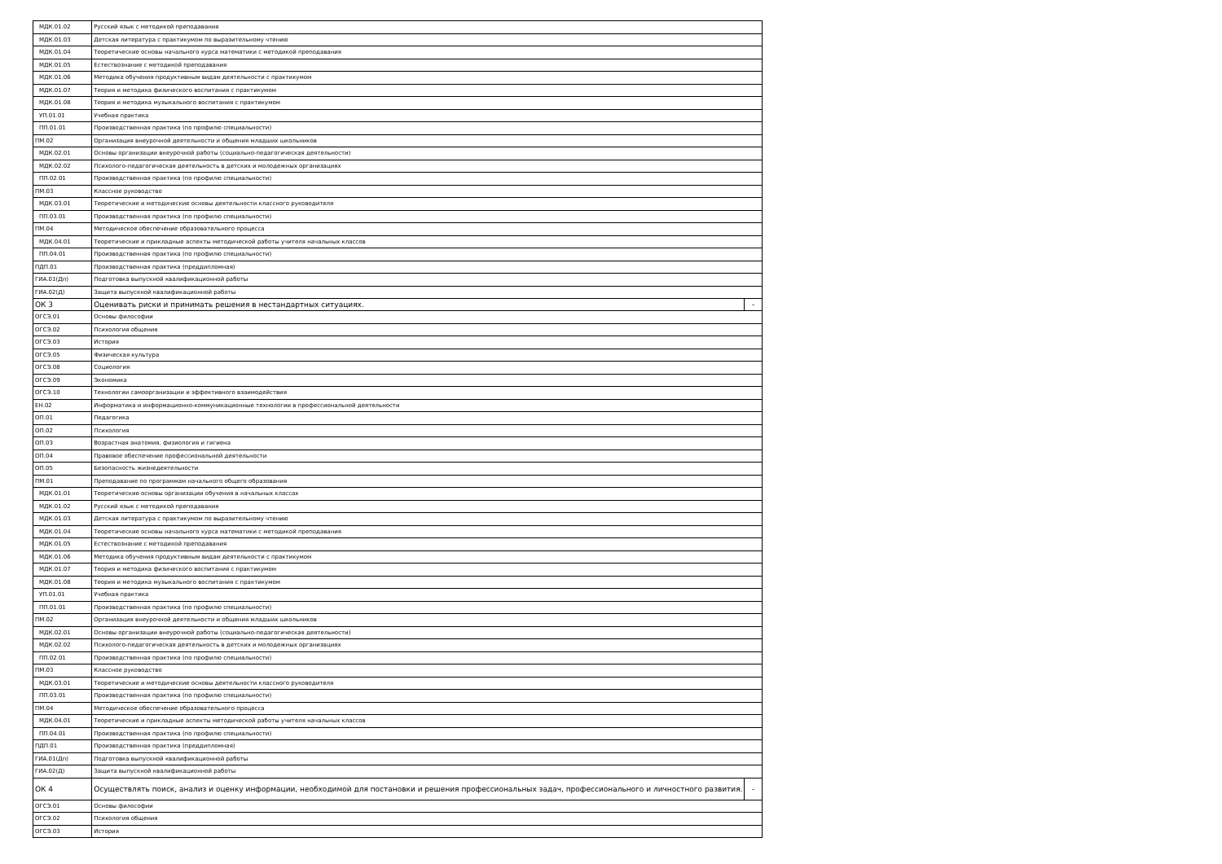| МДК.01.02 | Русский язык с методикой преподавания | |
| МДК.01.03 | Детская литература с практикумом по выразительному чтению | |
| МДК.01.04 | Теоретические основы начального курса математики с методикой преподавания | |
| МДК.01.05 | Естествознание с методикой преподавания | |
| МДК.01.06 | Методика обучения продуктивным видам деятельности с практикумом | |
| МДК.01.07 | Теория и методика физического воспитания с практикумом | |
| МДК.01.08 | Теория и методика музыкального воспитания с практикумом | |
| УП.01.01 | Учебная практика | |
| ПП.01.01 | Производственная практика (по профилю специальности) | |
| ПМ.02 | Организация внеурочной деятельности и общения младших школьников | |
| МДК.02.01 | Основы организации внеурочной работы (социально-педагогическая деятельности) | |
| МДК.02.02 | Психолого-педагогическая деятельность в детских и молодежных организациях | |
| ПП.02.01 | Производственная практика (по профилю специальности) | |
| ПМ.03 | Классное руководство | |
| МДК.03.01 | Теоретические и методические основы деятельности классного руководителя | |
| ПП.03.01 | Производственная практика (по профилю специальности) | |
| ПМ.04 | Методическое обеспечение образовательного процесса | |
| МДК.04.01 | Теоретические и прикладные аспекты методической работы учителя начальных классов | |
| ПП.04.01 | Производственная практика (по профилю специальности) | |
| ПДП.01 | Производственная практика (преддипломная) | |
| ГИА.01(Дп) | Подготовка выпускной квалификационной работы | |
| ГИА.02(Д) | Защита выпускной квалификационной работы | |
| ОК 3 | Оценивать риски и принимать решения в нестандартных ситуациях. | - |
| ОГСЭ.01 | Основы философии | |
| ОГСЭ.02 | Психология общения | |
| ОГСЭ.03 | История | |
| ОГСЭ.05 | Физическая культура | |
| ОГСЭ.08 | Социология | |
| ОГСЭ.09 | Экономика | |
| ОГСЭ.10 | Технологии самоорганизации и эффективного взаимодействия | |
| ЕН.02 | Информатика и информационно-коммуникационные технологии в профессиональной деятельности | |
| ОП.01 | Педагогика | |
| ОП.02 | Психология | |
| ОП.03 | Возрастная анатомия, физиология и гигиена | |
| ОП.04 | Правовое обеспечение профессиональной деятельности | |
| ОП.05 | Безопасность жизнедеятельности | |
| ПМ.01 | Преподавание по программам начального общего образования | |
| МДК.01.01 | Теоретические основы организации обучения в начальных классах | |
| МДК.01.02 | Русский язык с методикой преподавания | |
| МДК.01.03 | Детская литература с практикумом по выразительному чтению | |
| МДК.01.04 | Теоретические основы начального курса математики с методикой преподавания | |
| МДК.01.05 | Естествознание с методикой преподавания | |
| МДК.01.06 | Методика обучения продуктивным видам деятельности с практикумом | |
| МДК.01.07 | Теория и методика физического воспитания с практикумом | |
| МДК.01.08 | Теория и методика музыкального воспитания с практикумом | |
| УП.01.01 | Учебная практика | |
| ПП.01.01 | Производственная практика (по профилю специальности) | |
| ПМ.02 | Организация внеурочной деятельности и общения младших школьников | |
| МДК.02.01 | Основы организации внеурочной работы (социально-педагогическая деятельности) | |
| МДК.02.02 | Психолого-педагогическая деятельность в детских и молодежных организациях | |
| ПП.02.01 | Производственная практика (по профилю специальности) | |
| ПМ.03 | Классное руководство | |
| МДК.03.01 | Теоретические и методические основы деятельности классного руководителя | |
| ПП.03.01 | Производственная практика (по профилю специальности) | |
| ПМ.04 | Методическое обеспечение образовательного процесса | |
| МДК.04.01 | Теоретические и прикладные аспекты методической работы учителя начальных классов | |
| ПП.04.01 | Производственная практика (по профилю специальности) | |
| ПДП.01 | Производственная практика (преддипломная) | |
| ГИА.01(Дп) | Подготовка выпускной квалификационной работы | |
| ГИА.02(Д) | Защита выпускной квалификационной работы | |
| ОК 4 | Осуществлять поиск, анализ и оценку информации, необходимой для постановки и решения профессиональных задач, профессионального и личностного развития. | - |
| ОГСЭ.01 | Основы философии | |
| ОГСЭ.02 | Психология общения | |
| ОГСЭ.03 | История | |